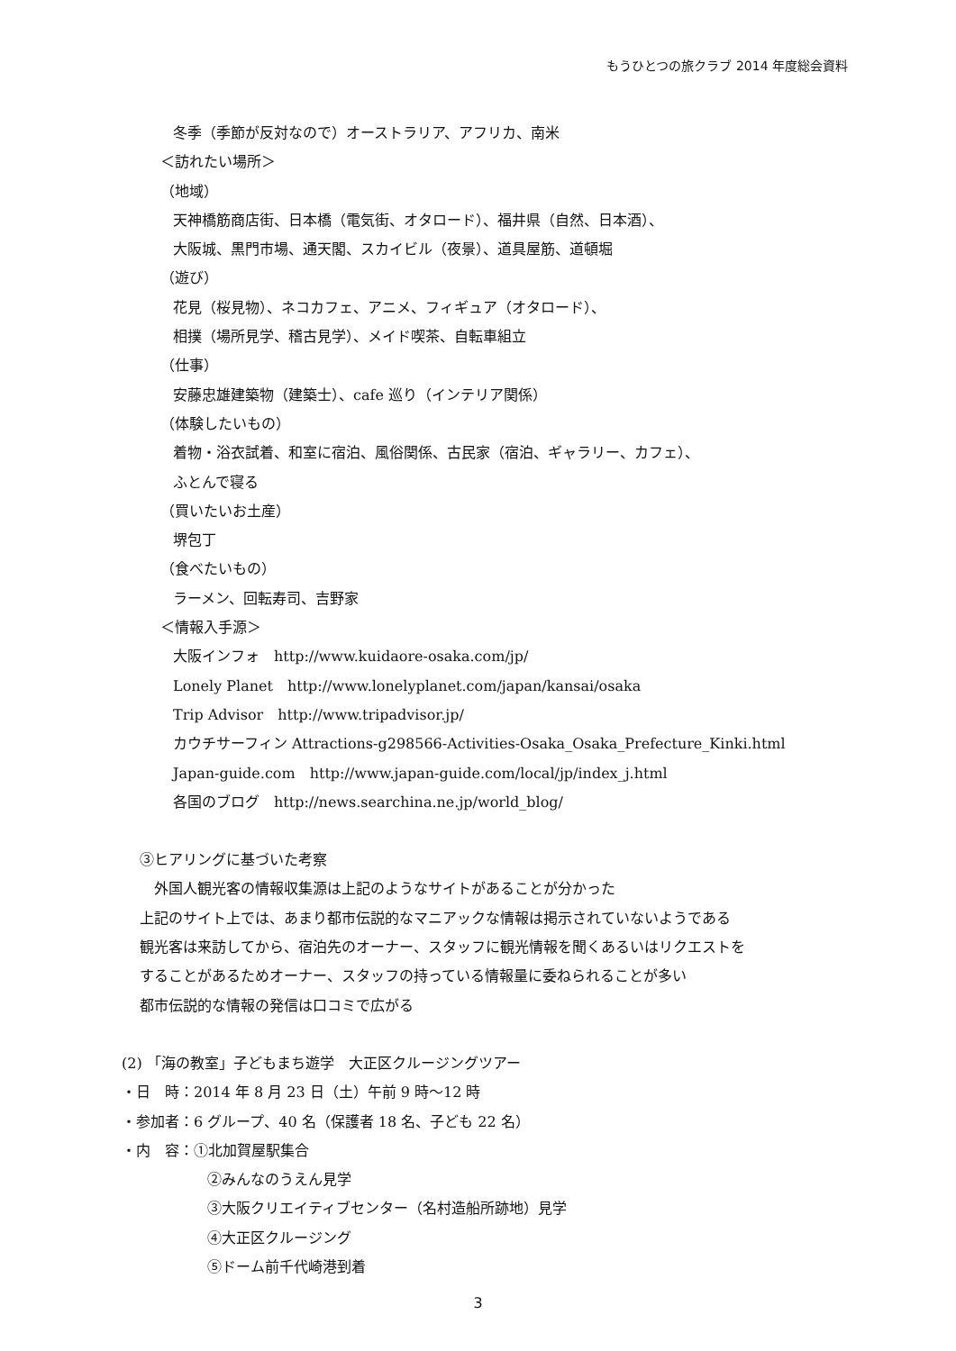もうひとつの旅クラブ 2014 年度総会資料
冬季（季節が反対なので）オーストラリア、アフリカ、南米
＜訪れたい場所＞
（地域）
天神橋筋商店街、日本橋（電気街、オタロード）、福井県（自然、日本酒）、
大阪城、黒門市場、通天閣、スカイビル（夜景）、道具屋筋、道頓堀
（遊び）
花見（桜見物）、ネコカフェ、アニメ、フィギュア（オタロード）、
相撲（場所見学、稽古見学）、メイド喫茶、自転車組立
（仕事）
安藤忠雄建築物（建築士）、cafe 巡り（インテリア関係）
（体験したいもの）
着物・浴衣試着、和室に宿泊、風俗関係、古民家（宿泊、ギャラリー、カフェ）、
ふとんで寝る
（買いたいお土産）
堺包丁
（食べたいもの）
ラーメン、回転寿司、吉野家
＜情報入手源＞
大阪インフォ　http://www.kuidaore-osaka.com/jp/
Lonely Planet　http://www.lonelyplanet.com/japan/kansai/osaka
Trip Advisor　http://www.tripadvisor.jp/
カウチサーフィン Attractions-g298566-Activities-Osaka_Osaka_Prefecture_Kinki.html
Japan-guide.com　http://www.japan-guide.com/local/jp/index_j.html
各国のブログ　http://news.searchina.ne.jp/world_blog/
③ヒアリングに基づいた考察
　外国人観光客の情報収集源は上記のようなサイトがあることが分かった
上記のサイト上では、あまり都市伝説的なマニアックな情報は掲示されていないようである
観光客は来訪してから、宿泊先のオーナー、スタッフに観光情報を聞くあるいはリクエストを
することがあるためオーナー、スタッフの持っている情報量に委ねられることが多い
都市伝説的な情報の発信は口コミで広がる
(2) 「海の教室」子どもまち遊学　大正区クルージングツアー
・日　時：2014 年 8 月 23 日（土）午前 9 時～12 時
・参加者：6 グループ、40 名（保護者 18 名、子ども 22 名）
・内　容：①北加賀屋駅集合
②みんなのうえん見学
③大阪クリエイティブセンター（名村造船所跡地）見学
④大正区クルージング
⑤ドーム前千代崎港到着
3